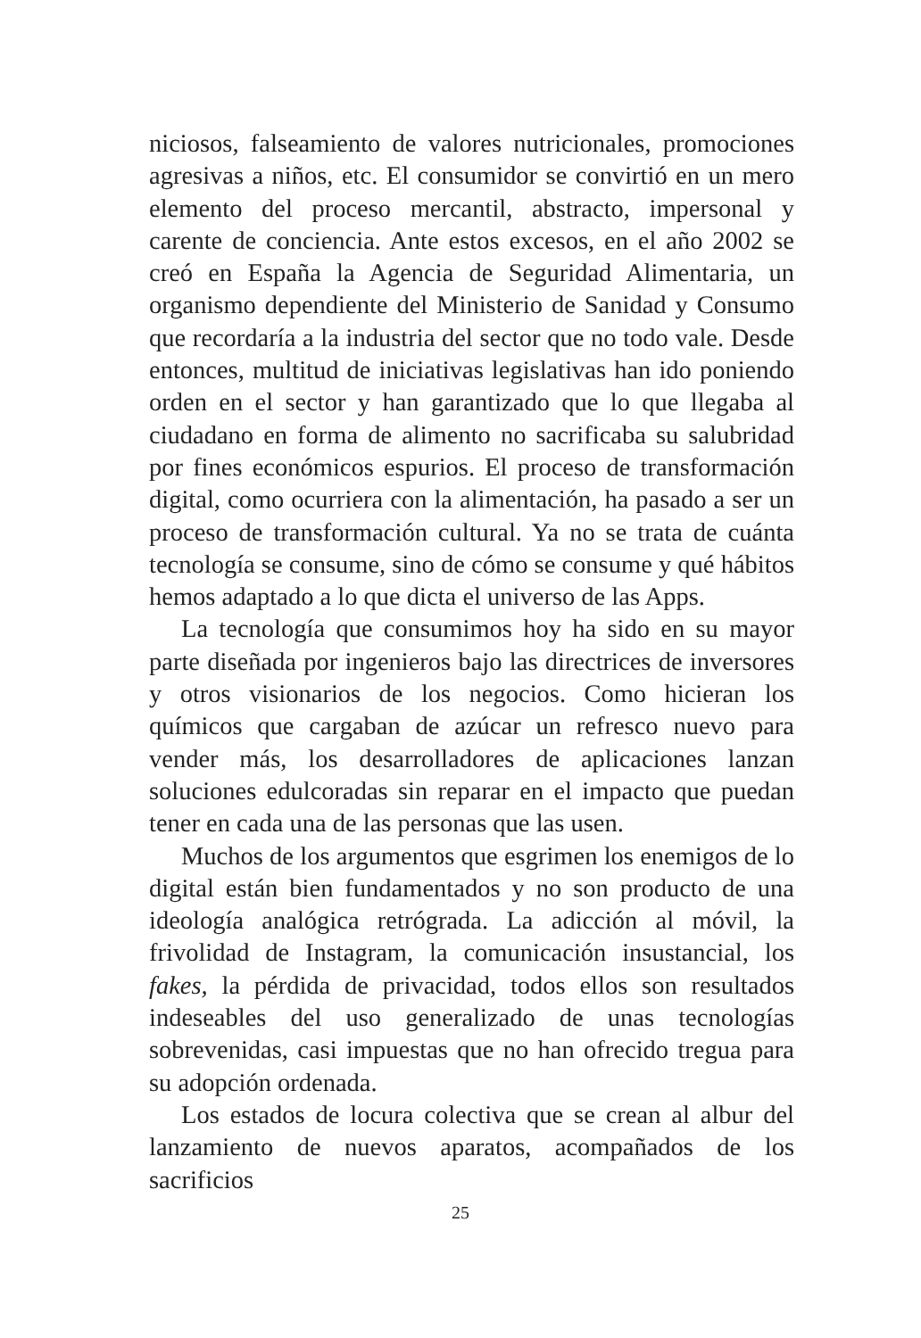niciosos, falseamiento de valores nutricionales, promociones agresivas a niños, etc. El consumidor se convirtió en un mero elemento del proceso mercantil, abstracto, impersonal y carente de conciencia. Ante estos excesos, en el año 2002 se creó en España la Agencia de Seguridad Alimentaria, un organismo dependiente del Ministerio de Sanidad y Consumo que recordaría a la industria del sector que no todo vale. Desde entonces, multitud de iniciativas legislativas han ido poniendo orden en el sector y han garantizado que lo que llegaba al ciudadano en forma de alimento no sacrificaba su salubridad por fines económicos espurios. El proceso de transformación digital, como ocurriera con la alimentación, ha pasado a ser un proceso de transformación cultural. Ya no se trata de cuánta tecnología se consume, sino de cómo se consume y qué hábitos hemos adaptado a lo que dicta el universo de las Apps.
La tecnología que consumimos hoy ha sido en su mayor parte diseñada por ingenieros bajo las directrices de inversores y otros visionarios de los negocios. Como hicieran los químicos que cargaban de azúcar un refresco nuevo para vender más, los desarrolladores de aplicaciones lanzan soluciones edulcoradas sin reparar en el impacto que puedan tener en cada una de las personas que las usen.
Muchos de los argumentos que esgrimen los enemigos de lo digital están bien fundamentados y no son producto de una ideología analógica retrógrada. La adicción al móvil, la frivolidad de Instagram, la comunicación insustancial, los fakes, la pérdida de privacidad, todos ellos son resultados indeseables del uso generalizado de unas tecnologías sobrevenidas, casi impuestas que no han ofrecido tregua para su adopción ordenada.
Los estados de locura colectiva que se crean al albur del lanzamiento de nuevos aparatos, acompañados de los sacrificios
25